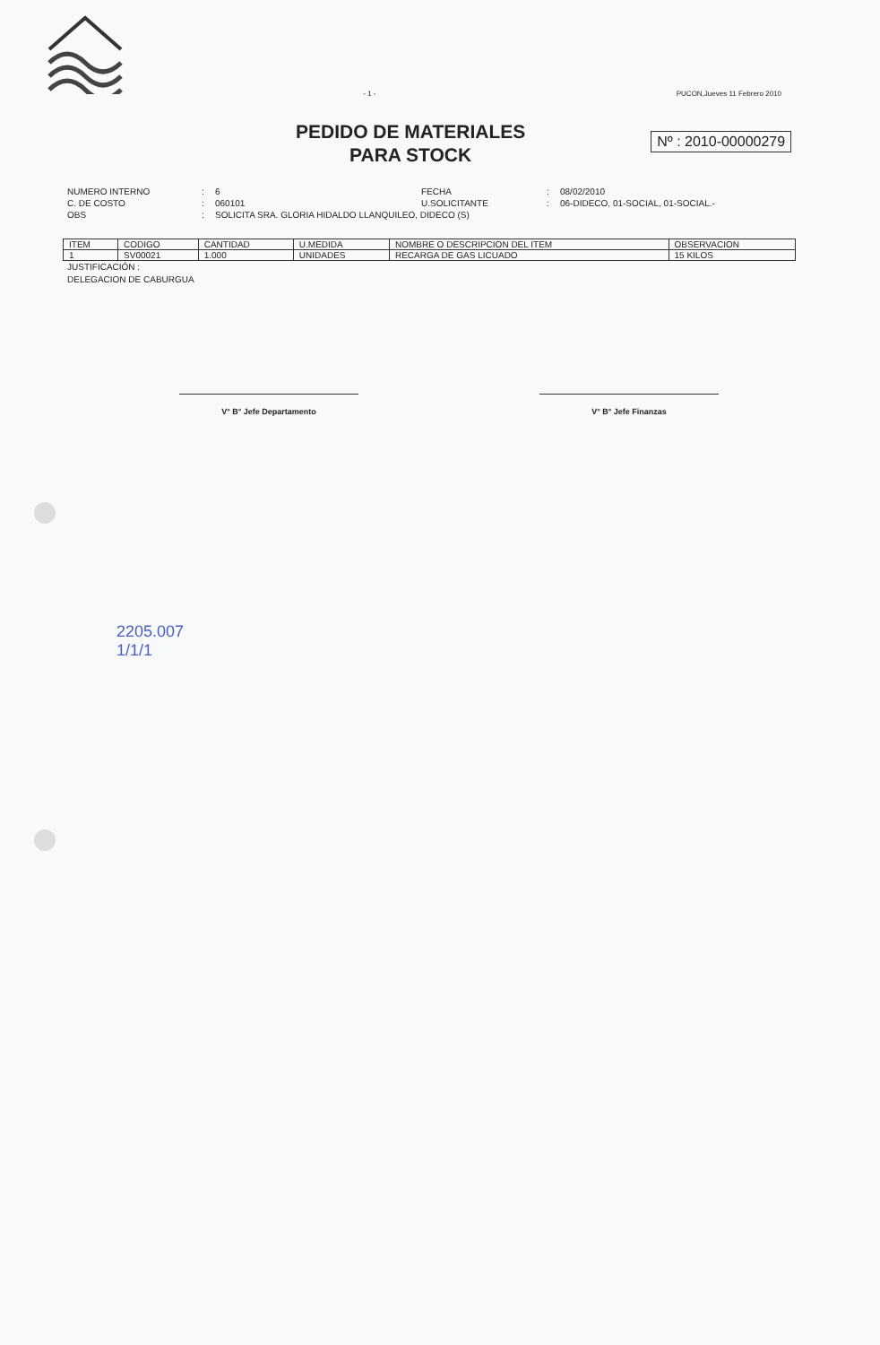- 1 - PUCON,Jueves 11 Febrero 2010
PEDIDO DE MATERIALES
PARA STOCK
Nº : 2010-00000279
NUMERO INTERNO: 6 FECHA: 08/02/2010 C. DE COSTO: 060101 U.SOLICITANTE: 06-DIDECO, 01-SOCIAL, 01-SOCIAL.- OBS: SOLICITA SRA. GLORIA HIDALDO LLANQUILEO, DIDECO (S)
| ITEM | CODIGO | CANTIDAD | U.MEDIDA | NOMBRE O DESCRIPCION DEL ITEM | OBSERVACION |
| --- | --- | --- | --- | --- | --- |
| 1 | SV00021 | 1.000 | UNIDADES | RECARGA DE GAS LICUADO | 15 KILOS |
JUSTIFICACIÓN :
DELEGACION DE CABURGUA
V° B° Jefe Departamento V° B° Jefe Finanzas
2205.007
1/1/1